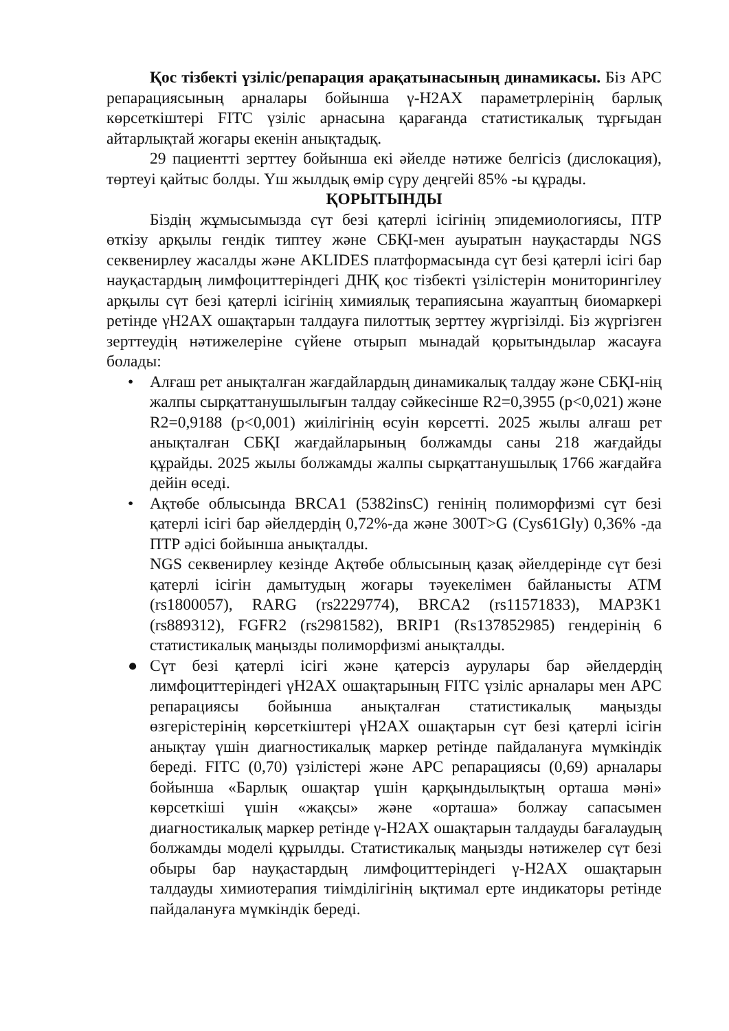Қос тізбекті үзіліс/репарация арақатынасының динамикасы. Біз APC репарациясының арналары бойынша γ-H2AX параметрлерінің барлық көрсеткіштері FITC үзіліс арнасына қарағанда статистикалық тұрғыдан айтарлықтай жоғары екенін анықтадық.
29 пациентті зерттеу бойынша екі әйелде нәтиже белгісіз (дислокация), төртеуі қайтыс болды. Үш жылдық өмір сүру деңгейі 85% -ы құрады.
ҚОРЫТЫНДЫ
Біздің жұмысымызда сүт безі қатерлі ісігінің эпидемиологиясы, ПТР өткізу арқылы гендік типтеу және СБҚІ-мен ауыратын науқастарды NGS секвенирлеу жасалды және AKLIDES платформасында сүт безі қатерлі ісігі бар науқастардың лимфоциттеріндегі ДНҚ қос тізбекті үзілістерін мониторингілеу арқылы сүт безі қатерлі ісігінің химиялық терапиясына жауаптың биомаркері ретінде γH2AX ошақтарын талдауға пилоттық зерттеу жүргізілді. Біз жүргізген зерттеудің нәтижелеріне сүйене отырып мынадай қорытындылар жасауға болады:
• Алғаш рет анықталған жағдайлардың динамикалық талдау және СБҚІ-нің жалпы сырқаттанушылығын талдау сәйкесінше R2=0,3955 (p<0,021) және R2=0,9188 (p<0,001) жиілігінің өсуін көрсетті. 2025 жылы алғаш рет анықталған СБҚІ жағдайларының болжамды саны 218 жағдайды құрайды. 2025 жылы болжамды жалпы сырқаттанушылық 1766 жағдайға дейін өседі.
• Ақтөбе облысында BRCA1 (5382insC) генінің полиморфизмі сүт безі қатерлі ісігі бар әйелдердің 0,72%-да және 300T>G (Cys61Gly) 0,36% -да ПТР әдісі бойынша анықталды.
NGS секвенирлеу кезінде Ақтөбе облысының қазақ әйелдерінде сүт безі қатерлі ісігін дамытудың жоғары тәуекелімен байланысты ATM (rs1800057), RARG (rs2229774), BRCA2 (rs11571833), MAP3K1 (rs889312), FGFR2 (rs2981582), BRIP1 (Rs137852985) гендерінің 6 статистикалық маңызды полиморфизмі анықталды.
● Сүт безі қатерлі ісігі және қатерсіз аурулары бар әйелдердің лимфоциттеріндегі γH2AX ошақтарының FITC үзіліс арналары мен APC репарациясы бойынша анықталған статистикалық маңызды өзгерістерінің көрсеткіштері γH2AX ошақтарын сүт безі қатерлі ісігін анықтау үшін диагностикалық маркер ретінде пайдалануға мүмкіндік береді. FITC (0,70) үзілістері және APC репарациясы (0,69) арналары бойынша «Барлық ошақтар үшін қарқындылықтың орташа мәні» көрсеткіші үшін «жақсы» және «орташа» болжау сапасымен диагностикалық маркер ретінде γ-H2AX ошақтарын талдауды бағалаудың болжамды моделі құрылды. Статистикалық маңызды нәтижелер сүт безі обыры бар науқастардың лимфоциттеріндегі γ-H2AX ошақтарын талдауды химиотерапия тиімділігінің ықтимал ерте индикаторы ретінде пайдалануға мүмкіндік береді.